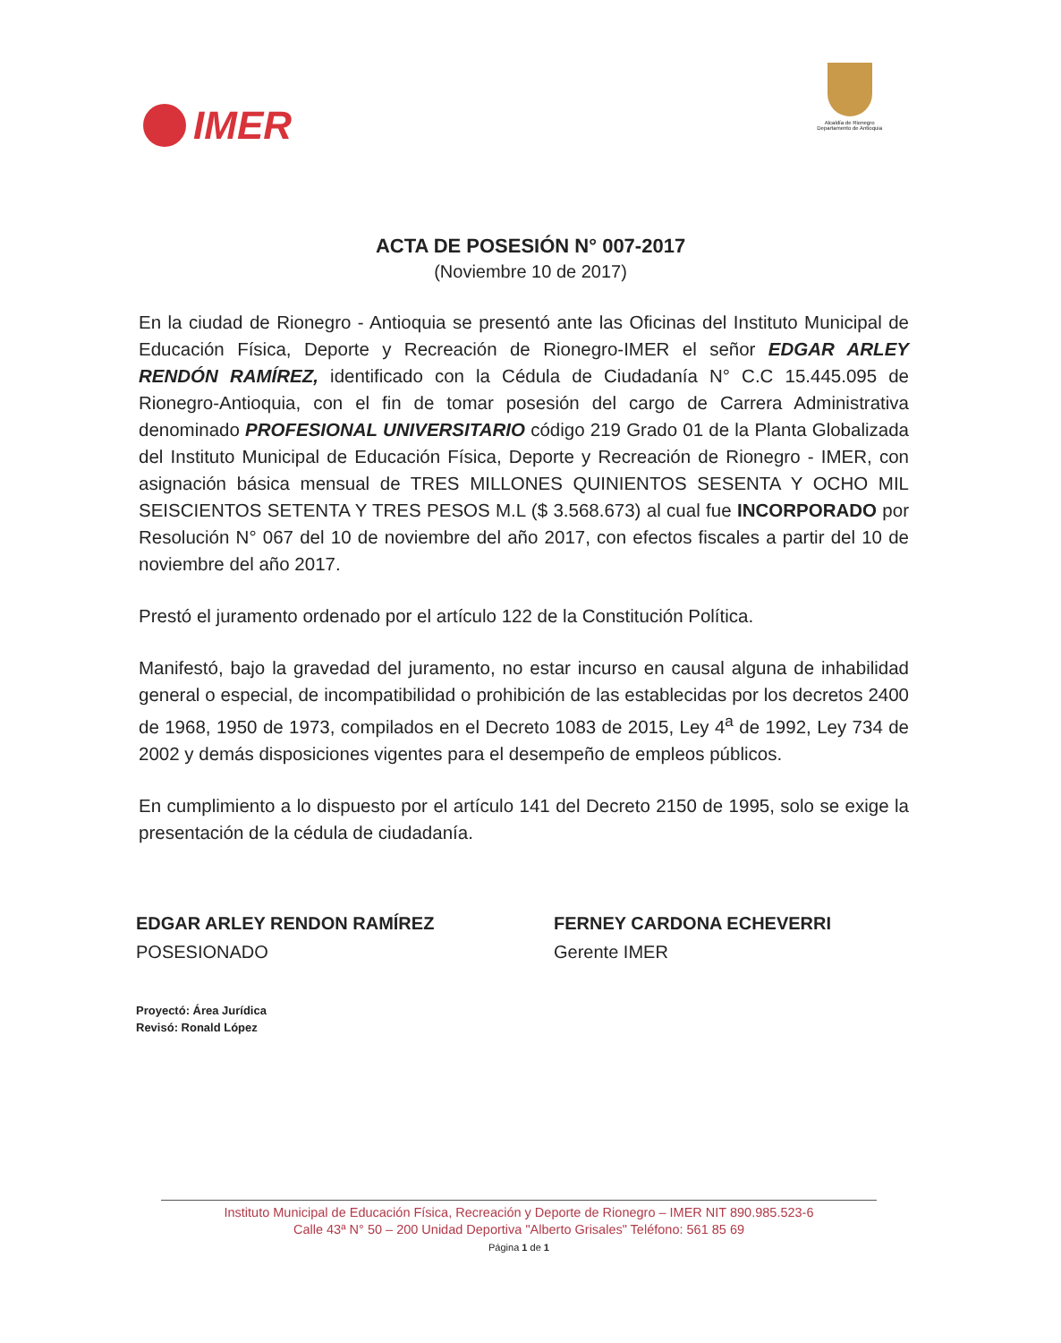IMER
Alcaldía de Rionegro
Departamento de Antioquia
ACTA DE POSESIÓN N° 007-2017
(Noviembre 10 de 2017)
En la ciudad de Rionegro - Antioquia se presentó ante las Oficinas del Instituto Municipal de Educación Física, Deporte y Recreación de Rionegro-IMER el señor EDGAR ARLEY RENDÓN RAMÍREZ, identificado con la Cédula de Ciudadanía N° C.C 15.445.095 de Rionegro-Antioquia, con el fin de tomar posesión del cargo de Carrera Administrativa denominado PROFESIONAL UNIVERSITARIO código 219 Grado 01 de la Planta Globalizada del Instituto Municipal de Educación Física, Deporte y Recreación de Rionegro - IMER, con asignación básica mensual de TRES MILLONES QUINIENTOS SESENTA Y OCHO MIL SEISCIENTOS SETENTA Y TRES PESOS M.L ($ 3.568.673) al cual fue INCORPORADO por Resolución N° 067 del 10 de noviembre del año 2017, con efectos fiscales a partir del 10 de noviembre del año 2017.
Prestó el juramento ordenado por el artículo 122 de la Constitución Política.
Manifestó, bajo la gravedad del juramento, no estar incurso en causal alguna de inhabilidad general o especial, de incompatibilidad o prohibición de las establecidas por los decretos 2400 de 1968, 1950 de 1973, compilados en el Decreto 1083 de 2015, Ley 4<sup>a</sup> de 1992, Ley 734 de 2002 y demás disposiciones vigentes para el desempeño de empleos públicos.
En cumplimiento a lo dispuesto por el artículo 141 del Decreto 2150 de 1995, solo se exige la presentación de la cédula de ciudadanía.
EDGAR ARLEY RENDON RAMÍREZ
POSESIONADO
FERNEY CARDONA ECHEVERRI
Gerente IMER
Proyectó: Área Jurídica
Revisó: Ronald López
Instituto Municipal de Educación Física, Recreación y Deporte de Rionegro – IMER NIT 890.985.523-6
Calle 43ª N° 50 – 200 Unidad Deportiva "Alberto Grisales" Teléfono: 561 85 69
Página 1 de 1